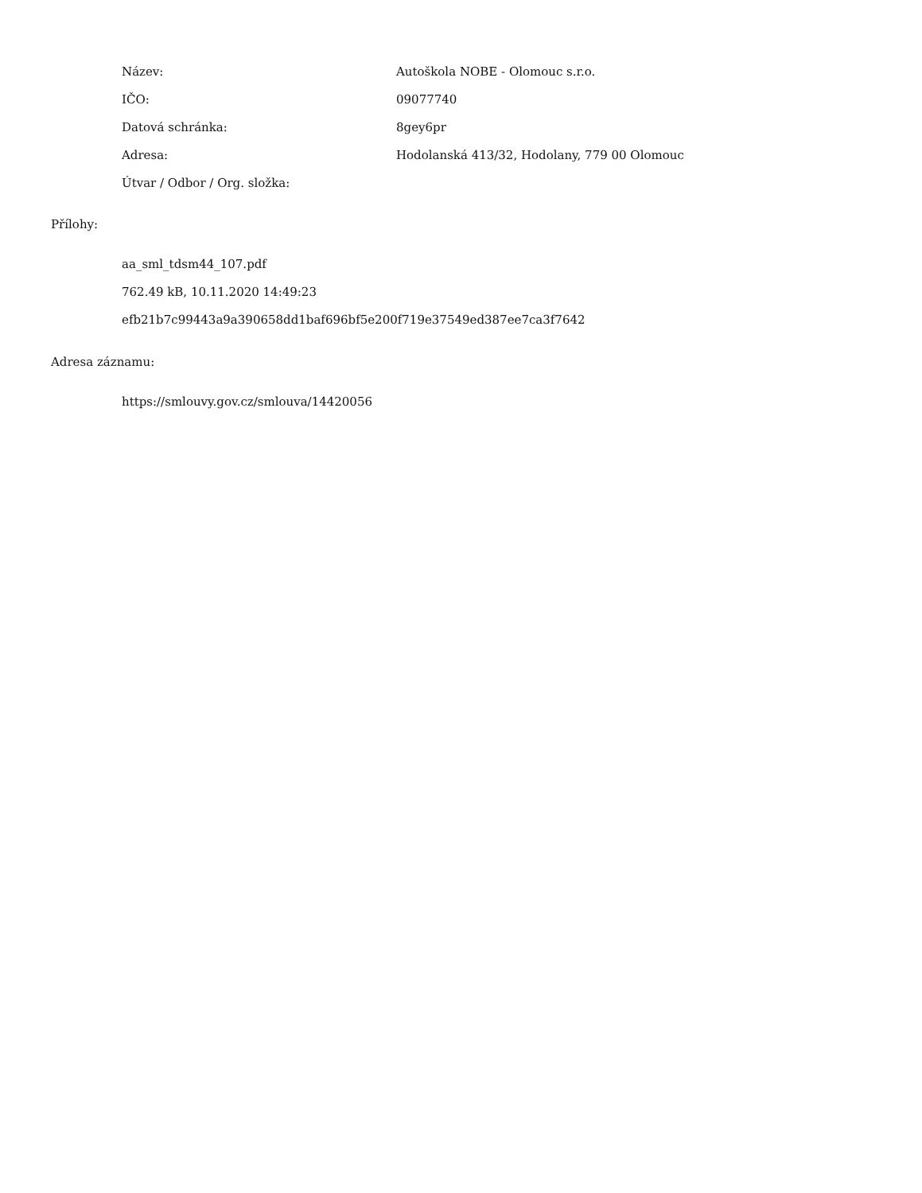Název:
Autoškola NOBE - Olomouc s.r.o.
IČO: 09077740
Datová schránka: 8gey6pr
Adresa:
Hodolanská 413/32, Hodolany, 779 00 Olomouc
Útvar / Odbor / Org. složka:
Přílohy:
aa_sml_tdsm44_107.pdf
762.49 kB, 10.11.2020 14:49:23
efb21b7c99443a9a390658dd1baf696bf5e200f719e37549ed387ee7ca3f7642
Adresa záznamu:
https://smlouvy.gov.cz/smlouva/14420056